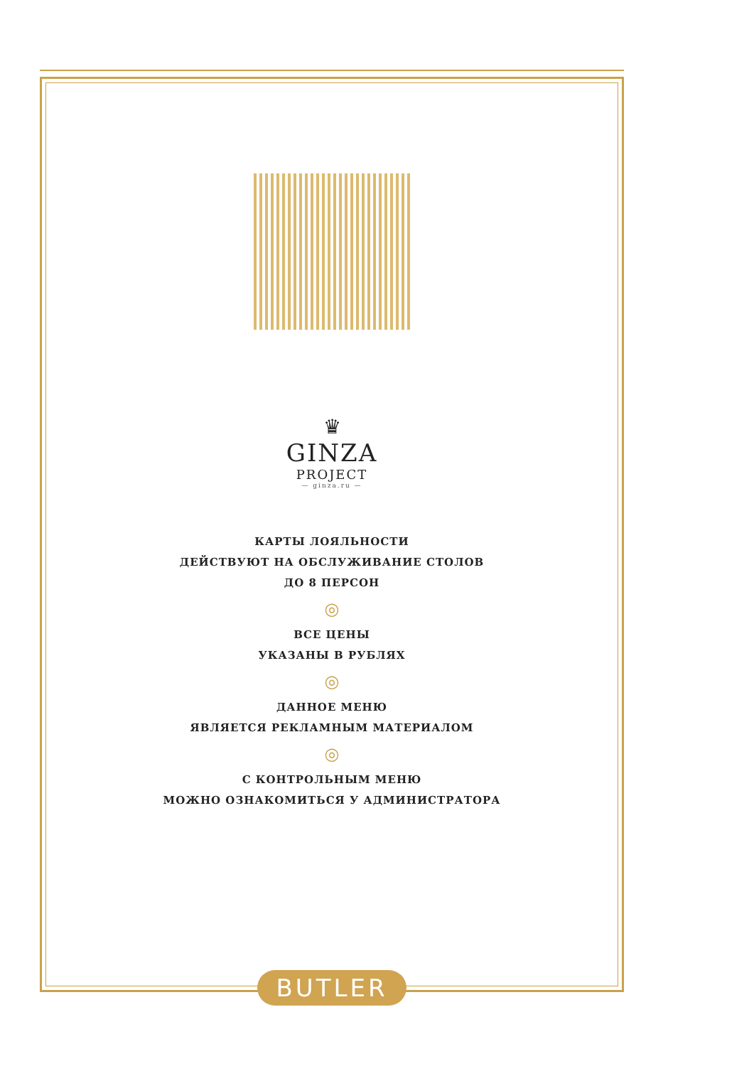♛
GINZA
PROJECT
— ginza.ru —
КАРТЫ ЛОЯЛЬНОСТИ
ДЕЙСТВУЮТ НА ОБСЛУЖИВАНИЕ СТОЛОВ
ДО 8 ПЕРСОН
◎
ВСЕ ЦЕНЫ
УКАЗАНЫ В РУБЛЯХ
◎
ДАННОЕ МЕНЮ
ЯВЛЯЕТСЯ РЕКЛАМНЫМ МАТЕРИАЛОМ
◎
С КОНТРОЛЬНЫМ МЕНЮ
МОЖНО ОЗНАКОМИТЬСЯ У АДМИНИСТРАТОРА
BUTLER